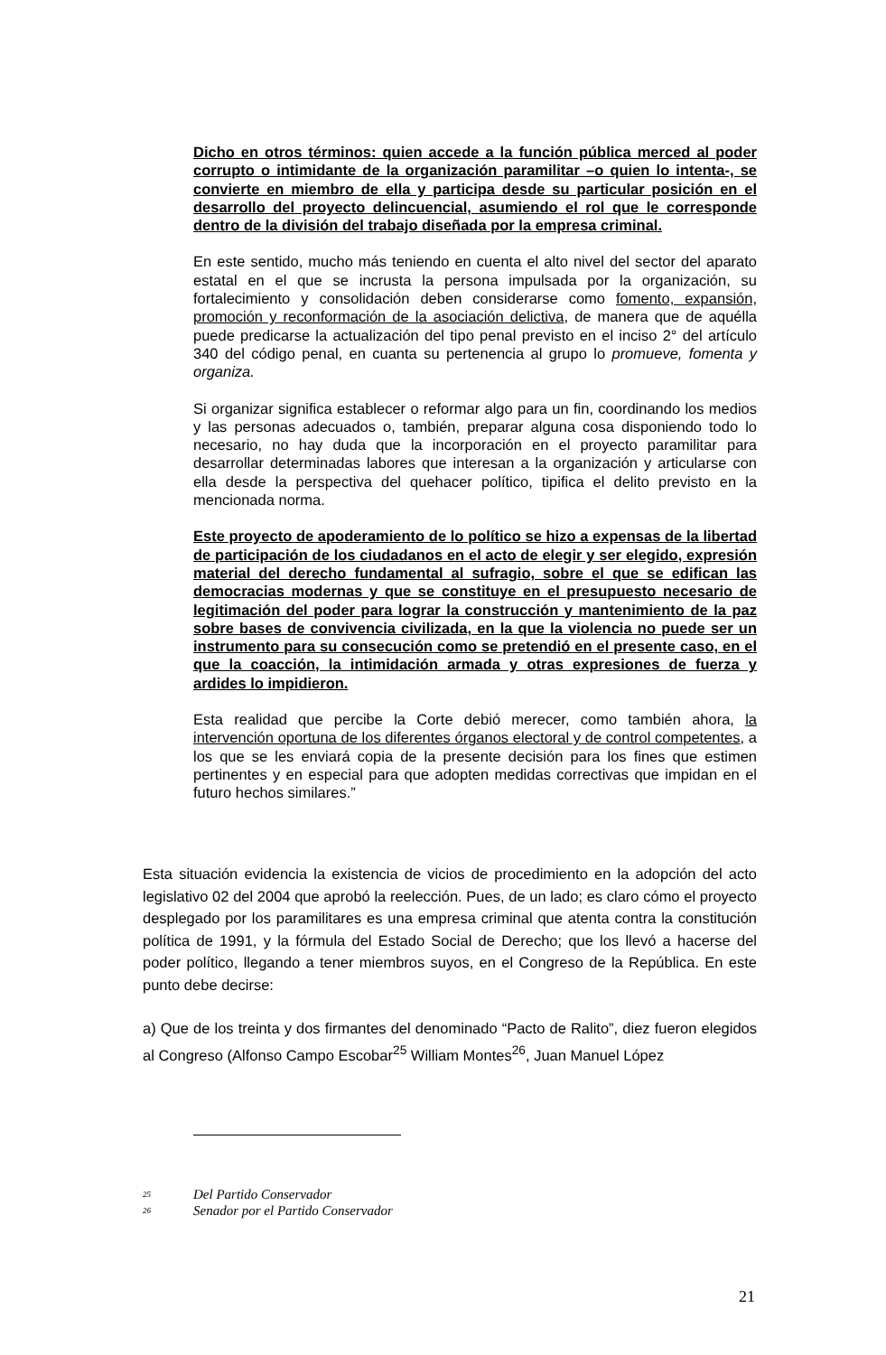Dicho en otros términos: quien accede a la función pública merced al poder corrupto o intimidante de la organización paramilitar –o quien lo intenta-, se convierte en miembro de ella y participa desde su particular posición en el desarrollo del proyecto delincuencial, asumiendo el rol que le corresponde dentro de la división del trabajo diseñada por la empresa criminal.
En este sentido, mucho más teniendo en cuenta el alto nivel del sector del aparato estatal en el que se incrusta la persona impulsada por la organización, su fortalecimiento y consolidación deben considerarse como fomento, expansión, promoción y reconformación de la asociación delictiva, de manera que de aquélla puede predicarse la actualización del tipo penal previsto en el inciso 2° del artículo 340 del código penal, en cuanta su pertenencia al grupo lo promueve, fomenta y organiza.
Si organizar significa establecer o reformar algo para un fin, coordinando los medios y las personas adecuados o, también, preparar alguna cosa disponiendo todo lo necesario, no hay duda que la incorporación en el proyecto paramilitar para desarrollar determinadas labores que interesan a la organización y articularse con ella desde la perspectiva del quehacer político, tipifica el delito previsto en la mencionada norma.
Este proyecto de apoderamiento de lo político se hizo a expensas de la libertad de participación de los ciudadanos en el acto de elegir y ser elegido, expresión material del derecho fundamental al sufragio, sobre el que se edifican las democracias modernas y que se constituye en el presupuesto necesario de legitimación del poder para lograr la construcción y mantenimiento de la paz sobre bases de convivencia civilizada, en la que la violencia no puede ser un instrumento para su consecución como se pretendió en el presente caso, en el que la coacción, la intimidación armada y otras expresiones de fuerza y ardides lo impidieron.
Esta realidad que percibe la Corte debió merecer, como también ahora, la intervención oportuna de los diferentes órganos electoral y de control competentes, a los que se les enviará copia de la presente decisión para los fines que estimen pertinentes y en especial para que adopten medidas correctivas que impidan en el futuro hechos similares.”
Esta situación evidencia la existencia de vicios de procedimiento en la adopción del acto legislativo 02 del 2004 que aprobó la reelección. Pues, de un lado; es claro cómo el proyecto desplegado por los paramilitares es una empresa criminal que atenta contra la constitución política de 1991, y la fórmula del Estado Social de Derecho; que los llevó a hacerse del poder político, llegando a tener miembros suyos, en el Congreso de la República. En este punto debe decirse:
a) Que de los treinta y dos firmantes del denominado “Pacto de Ralito”, diez fueron elegidos al Congreso (Alfonso Campo Escobar<sup>25</sup> William Montes<sup>26</sup>, Juan Manuel López
<sup>25</sup> Del Partido Conservador
<sup>26</sup> Senador por el Partido Conservador
21